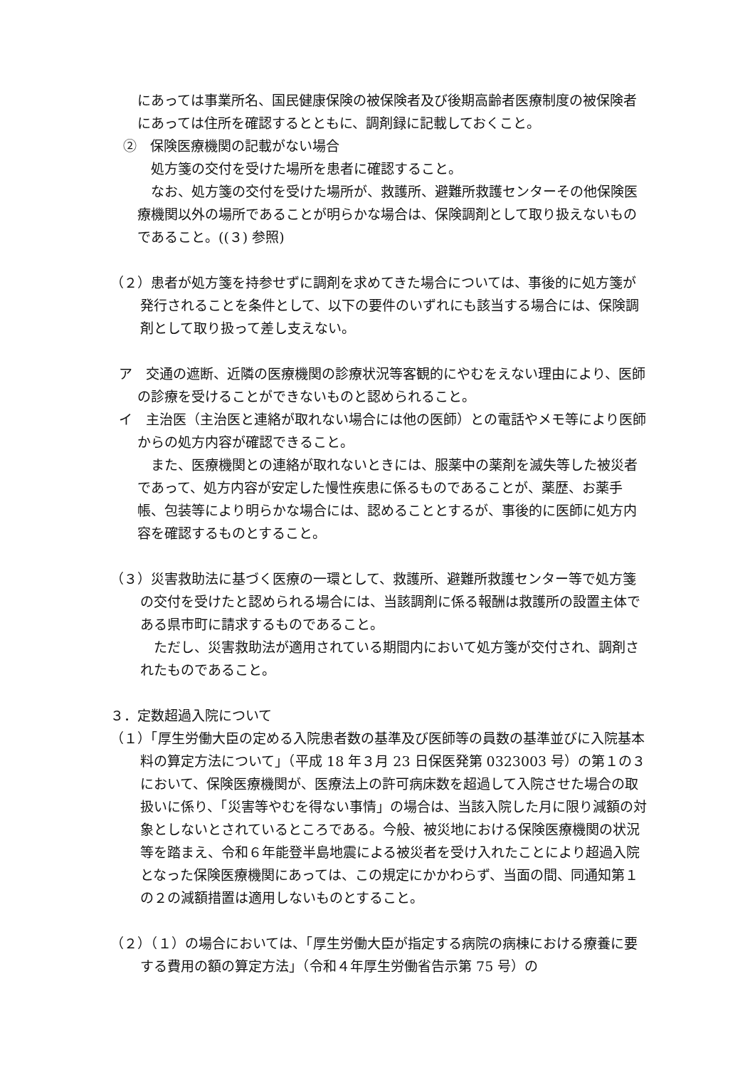にあっては事業所名、国民健康保険の被保険者及び後期高齢者医療制度の被保険者にあっては住所を確認するとともに、調剤録に記載しておくこと。
②　保険医療機関の記載がない場合
　処方箋の交付を受けた場所を患者に確認すること。
　なお、処方箋の交付を受けた場所が、救護所、避難所救護センターその他保険医療機関以外の場所であることが明らかな場合は、保険調剤として取り扱えないものであること。((３) 参照)
（２）患者が処方箋を持参せずに調剤を求めてきた場合については、事後的に処方箋が発行されることを条件として、以下の要件のいずれにも該当する場合には、保険調剤として取り扱って差し支えない。
ア　交通の遮断、近隣の医療機関の診療状況等客観的にやむをえない理由により、医師の診療を受けることができないものと認められること。
イ　主治医（主治医と連絡が取れない場合には他の医師）との電話やメモ等により医師からの処方内容が確認できること。
　また、医療機関との連絡が取れないときには、服薬中の薬剤を滅失等した被災者であって、処方内容が安定した慢性疾患に係るものであることが、薬歴、お薬手帳、包装等により明らかな場合には、認めることとするが、事後的に医師に処方内容を確認するものとすること。
（３）災害救助法に基づく医療の一環として、救護所、避難所救護センター等で処方箋の交付を受けたと認められる場合には、当該調剤に係る報酬は救護所の設置主体である県市町に請求するものであること。
　ただし、災害救助法が適用されている期間内において処方箋が交付され、調剤されたものであること。
３．定数超過入院について
（１）「厚生労働大臣の定める入院患者数の基準及び医師等の員数の基準並びに入院基本料の算定方法について」（平成 18 年３月 23 日保医発第 0323003 号）の第１の３において、保険医療機関が、医療法上の許可病床数を超過して入院させた場合の取扱いに係り、「災害等やむを得ない事情」の場合は、当該入院した月に限り減額の対象としないとされているところである。今般、被災地における保険医療機関の状況等を踏まえ、令和６年能登半島地震による被災者を受け入れたことにより超過入院となった保険医療機関にあっては、この規定にかかわらず、当面の間、同通知第１の２の減額措置は適用しないものとすること。
（２）（１）の場合においては、「厚生労働大臣が指定する病院の病棟における療養に要する費用の額の算定方法」（令和４年厚生労働省告示第 75 号）の